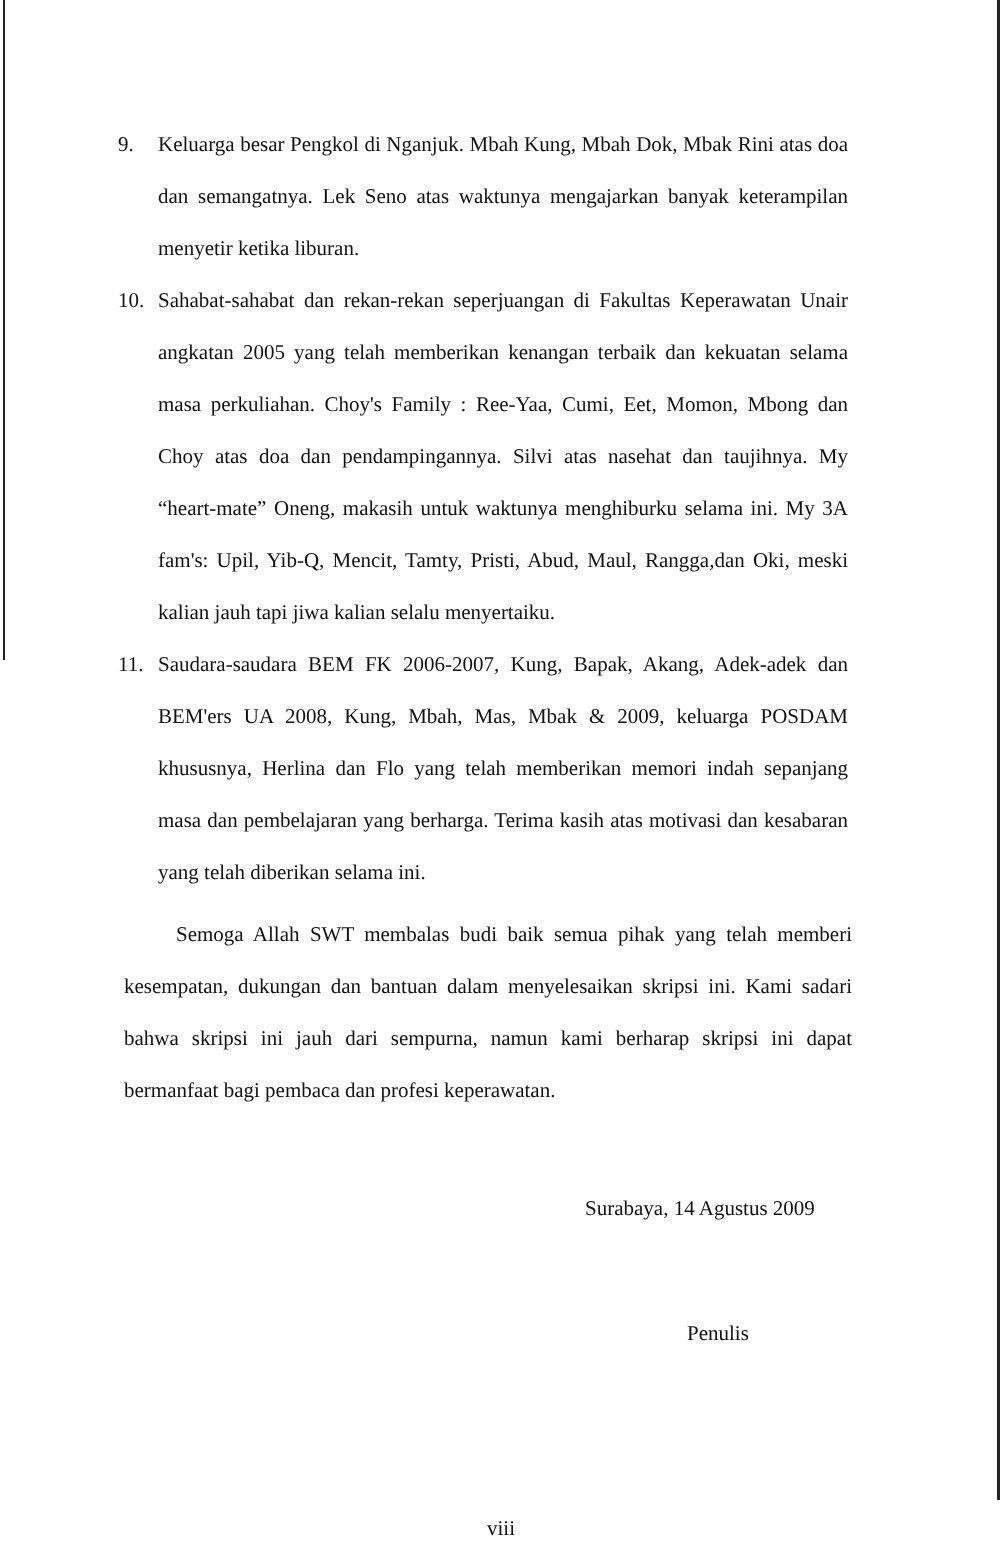9. Keluarga besar Pengkol di Nganjuk. Mbah Kung, Mbah Dok, Mbak Rini atas doa dan semangatnya. Lek Seno atas waktunya mengajarkan banyak keterampilan menyetir ketika liburan.
10. Sahabat-sahabat dan rekan-rekan seperjuangan di Fakultas Keperawatan Unair angkatan 2005 yang telah memberikan kenangan terbaik dan kekuatan selama masa perkuliahan. Choy's Family : Ree-Yaa, Cumi, Eet, Momon, Mbong dan Choy atas doa dan pendampingannya. Silvi atas nasehat dan taujihnya. My “heart-mate” Oneng, makasih untuk waktunya menghiburku selama ini. My 3A fam's: Upil, Yib-Q, Mencit, Tamty, Pristi, Abud, Maul, Rangga,dan Oki, meski kalian jauh tapi jiwa kalian selalu menyertaiku.
11. Saudara-saudara BEM FK 2006-2007, Kung, Bapak, Akang, Adek-adek dan BEM'ers UA 2008, Kung, Mbah, Mas, Mbak & 2009, keluarga POSDAM khususnya, Herlina dan Flo yang telah memberikan memori indah sepanjang masa dan pembelajaran yang berharga. Terima kasih atas motivasi dan kesabaran yang telah diberikan selama ini.
Semoga Allah SWT membalas budi baik semua pihak yang telah memberi kesempatan, dukungan dan bantuan dalam menyelesaikan skripsi ini. Kami sadari bahwa skripsi ini jauh dari sempurna, namun kami berharap skripsi ini dapat bermanfaat bagi pembaca dan profesi keperawatan.
Surabaya, 14 Agustus 2009
Penulis
viii